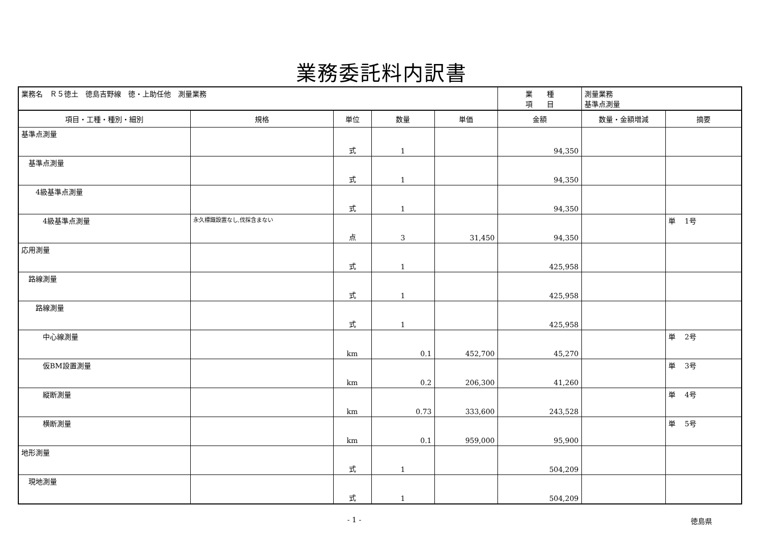業務委託料内訳書
| 業務名 Ｒ５徳土 徳島吉野線 徳・上助任他 測量業務 | | | | | 業 種 項 目 | 測量業務 基準点測量 | |
| 項目・工種・種別・細別 | 規格 | 単位 | 数量 | 単価 | 金額 | 数量・金額増減 | 摘要 |
| 基準点測量 | | 式 | 1 | | 94,350 | | |
| 基準点測量 | | 式 | 1 | | 94,350 | | |
| 4級基準点測量 | | 式 | 1 | | 94,350 | | |
| 4級基準点測量 | 永久標識設置なし,伐採含まない | 点 | 3 | 31,450 | 94,350 | | 単 1号 |
| 応用測量 | | 式 | 1 | | 425,958 | | |
| 路線測量 | | 式 | 1 | | 425,958 | | |
| 路線測量 | | 式 | 1 | | 425,958 | | |
| 中心線測量 | | km | 0.1 | 452,700 | 45,270 | | 単 2号 |
| 仮BM設置測量 | | km | 0.2 | 206,300 | 41,260 | | 単 3号 |
| 縦断測量 | | km | 0.73 | 333,600 | 243,528 | | 単 4号 |
| 横断測量 | | km | 0.1 | 959,000 | 95,900 | | 単 5号 |
| 地形測量 | | 式 | 1 | | 504,209 | | |
| 現地測量 | | 式 | 1 | | 504,209 | | |
- 1 - 徳島県